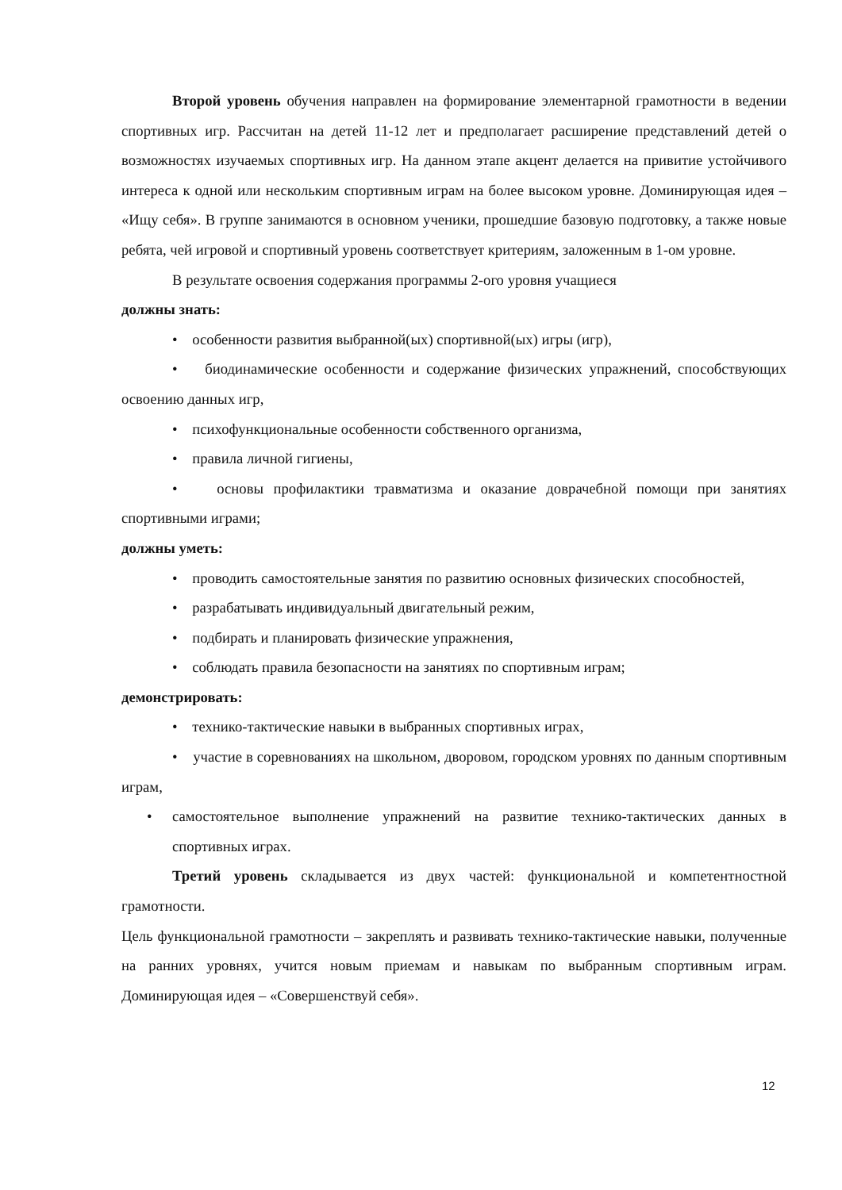Второй уровень обучения направлен на формирование элементарной грамотности в ведении спортивных игр. Рассчитан на детей 11-12 лет и предполагает расширение представлений детей о возможностях изучаемых спортивных игр. На данном этапе акцент делается на привитие устойчивого интереса к одной или нескольким спортивным играм на более высоком уровне. Доминирующая идея – «Ищу себя». В группе занимаются в основном ученики, прошедшие базовую подготовку, а также новые ребята, чей игровой и спортивный уровень соответствует критериям, заложенным в 1-ом уровне.
В результате освоения содержания программы 2-ого уровня учащиеся
должны знать:
• особенности развития выбранной(ых) спортивной(ых) игры (игр),
• биодинамические особенности и содержание физических упражнений, способствующих освоению данных игр,
• психофункциональные особенности собственного организма,
• правила личной гигиены,
• основы профилактики травматизма и оказание доврачебной помощи при занятиях спортивными играми;
должны уметь:
• проводить самостоятельные занятия по развитию основных физических способностей,
• разрабатывать индивидуальный двигательный режим,
• подбирать и планировать физические упражнения,
• соблюдать правила безопасности на занятиях по спортивным играм;
демонстрировать:
• технико-тактические навыки в выбранных спортивных играх,
• участие в соревнованиях на школьном, дворовом, городском уровнях по данным спортивным играм,
• самостоятельное выполнение упражнений на развитие технико-тактических данных в спортивных играх.
Третий уровень складывается из двух частей: функциональной и компетентностной грамотности.
Цель функциональной грамотности – закреплять и развивать технико-тактические навыки, полученные на ранних уровнях, учится новым приемам и навыкам по выбранным спортивным играм. Доминирующая идея – «Совершенствуй себя».
12